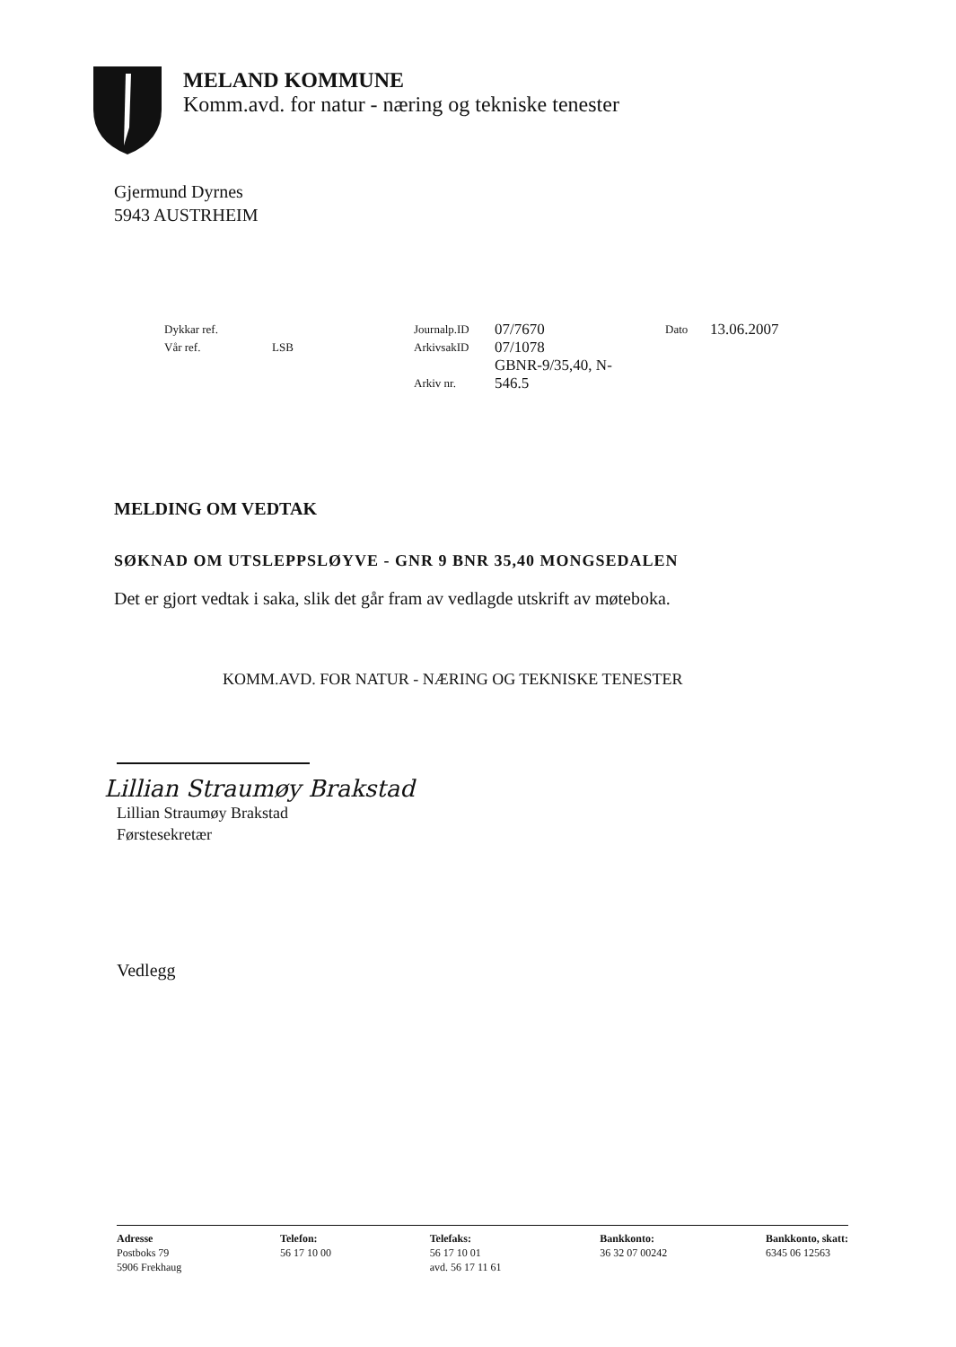MELAND KOMMUNE
Komm.avd. for natur - næring og tekniske tenester
Gjermund Dyrnes
5943 AUSTRHEIM
Dykkar ref.
Vår ref.
LSB Journalp.ID
ArkivsakID
Arkiv nr.
07/7670
07/1078
GBNR-9/35,40, N-
546.5
Dato
13.06.2007
MELDING OM VEDTAK
SØKNAD OM UTSLEPPSLØYVE - GNR 9 BNR 35,40 MONGSEDALEN
Det er gjort vedtak i saka, slik det går fram av vedlagde utskrift av møteboka.
KOMM.AVD. FOR NATUR - NÆRING OG TEKNISKE TENESTER
Lillian Straumøy Brakstad
Lillian Straumøy Brakstad
Førstesekretær
Vedlegg
Adresse
Postboks 79
5906 Frekhaug
Telefon:
56 17 10 00
Telefaks:
56 17 10 01
avd. 56 17 11 61
Bankkonto:
36 32 07 00242
Bankkonto, skatt:
6345 06 12563